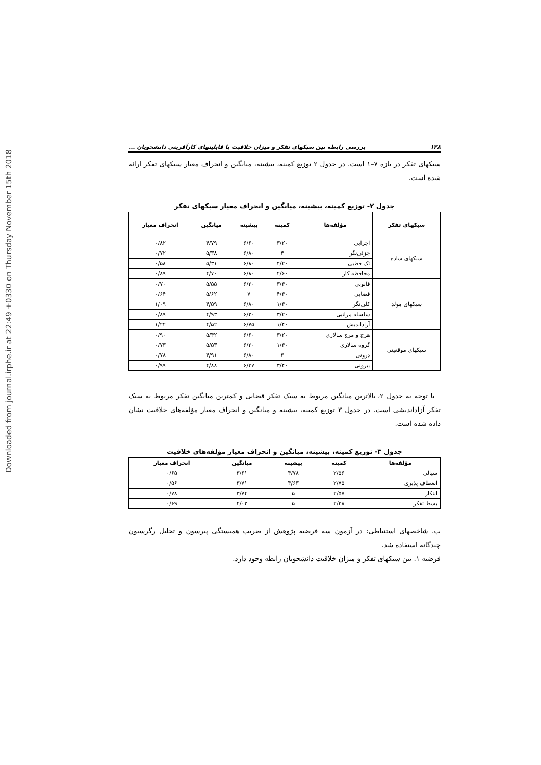Downloaded from journal.irphe.ir at 22:49 +0330 on Thursday November 15th 2018
۱۳۸ بررسی رابطه بین سبکهای تفکر و میزان خلاقیت با قابلیتهای کارآفرینی دانشجویان ...
سبکهای تفکر در بازه ۷–۱ است. در جدول ۲ توزیع کمینه، بیشینه، میانگین و انحراف معیار سبکهای تفکر ارائه شده است.
جدول ۲- توزیع کمینه، بیشینه، میانگین و انحراف معیار سبکهای تفکر
| سبکهای تفکر | مؤلفه‌ها | کمینه | بیشینه | میانگین | انحراف معیار |
| --- | --- | --- | --- | --- | --- |
| سبکهای ساده | اجرایی | ۳/۲۰ | ۶/۶۰ | ۴/۷۹ | ۰/۸۲ |
| | جزئی‌نگر | ۴ | ۶/۸۰ | ۵/۳۸ | ۰/۷۲ |
| | تک قطبی | ۴/۲۰ | ۶/۸۰ | ۵/۳۱ | ۰/۵۸ |
| | محافظه کار | ۲/۶۰ | ۶/۸۰ | ۴/۷۰ | ۰/۸۹ |
| سبکهای مولد | قانونی | ۳/۴۰ | ۶/۲۰ | ۵/۵۵ | ۰/۷۰ |
| | قضایی | ۴/۴۰ | ۷ | ۵/۶۲ | ۰/۶۴ |
| | کلی‌نگر | ۱/۴۰ | ۶/۸۰ | ۴/۵۹ | ۱/۰۹ |
| | سلسله مراتبی | ۳/۲۰ | ۶/۲۰ | ۴/۹۳ | ۰/۸۹ |
| | آزاداندیش | ۱/۴۰ | ۶/۷۵ | ۴/۵۲ | ۱/۲۲ |
| سبکهای موقعیتی | هرج و مرج سالاری | ۳/۲۰ | ۶/۶۰ | ۵/۴۲ | ۰/۹۰ |
| | گروه سالاری | ۱/۴۰ | ۶/۲۰ | ۵/۵۳ | ۰/۷۳ |
| | درونی | ۳ | ۶/۸۰ | ۴/۹۱ | ۰/۷۸ |
| | بیرونی | ۳/۴۰ | ۶/۳۷ | ۴/۸۸ | ۰/۹۹ |
با توجه به جدول ۲، بالاترین میانگین مربوط به سبک تفکر قضایی و کمترین میانگین تفکر مربوط به سبک تفکر آزاداندیشی است. در جدول ۳ توزیع کمینه، بیشینه و میانگین و انحراف معیار مؤلفه‌های خلاقیت نشان داده شده است.
جدول ۳- توزیع کمینه، بیشینه، میانگین و انحراف معیار مؤلفه‌های خلاقیت
| مؤلفه‌ها | کمینه | بیشینه | میانگین | انحراف معیار |
| --- | --- | --- | --- | --- |
| سیالی | ۲/۵۶ | ۴/۷۸ | ۳/۶۱ | ۰/۶۵ |
| انعطاف پذیری | ۲/۷۵ | ۴/۶۳ | ۳/۷۱ | ۰/۵۶ |
| ابتکار | ۲/۵۷ | ۵ | ۳/۷۴ | ۰/۷۸ |
| بسط تفکر | ۲/۳۸ | ۵ | ۴/۰۲ | ۰/۶۹ |
ب. شاخصهای استنباطی: در آزمون سه فرضیه پژوهش از ضریب همبستگی پیرسون و تحلیل رگرسیون چندگانه استفاده شد.
فرضیه ۱. بین سبکهای تفکر و میزان خلاقیت دانشجویان رابطه وجود دارد.